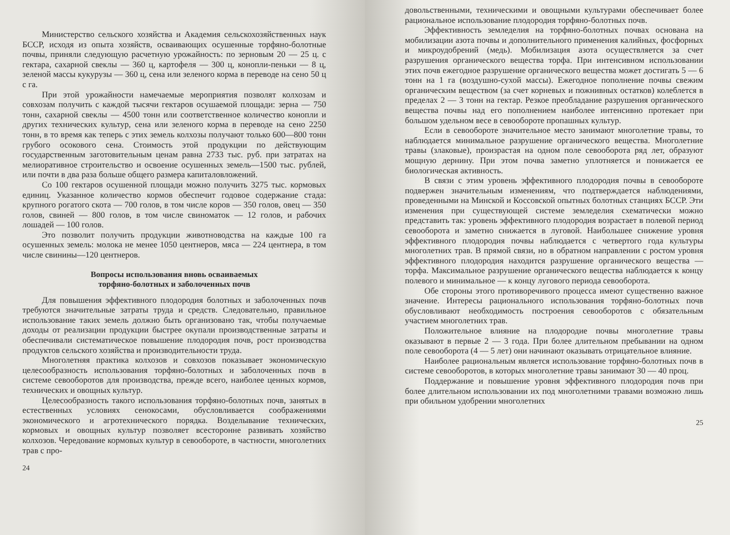Министерство сельского хозяйства и Академия сельскохозяйственных наук БССР, исходя из опыта хозяйств, осваивающих осушенные торфяно-болотные почвы, приняли следующую расчетную урожайность: по зерновым 20 — 25 ц. с гектара, сахарной свеклы — 360 ц, картофеля — 300 ц, конопли-пеньки — 8 ц, зеленой массы кукурузы — 360 ц, сена или зеленого корма в переводе на сено 50 ц с га.
При этой урожайности намечаемые мероприятия позволят колхозам и совхозам получить с каждой тысячи гектаров осушаемой площади: зерна — 750 тонн, сахарной свеклы — 4500 тонн или соответственное количество конопли и других технических культур, сена или зеленого корма в переводе на сено 2250 тонн, в то время как теперь с этих земель колхозы получают только 600—800 тонн грубого осокового сена. Стоимость этой продукции по действующим государственным заготовительным ценам равна 2733 тыс. руб. при затратах на мелиоративное строительство и освоение осушенных земель—1500 тыс. рублей, или почти в два раза больше общего размера капиталовложений.
Со 100 гектаров осушенной площади можно получить 3275 тыс. кормовых единиц. Указанное количество кормов обеспечит годовое содержание стада: крупного рогатого скота — 700 голов, в том числе коров — 350 голов, овец — 350 голов, свиней — 800 голов, в том числе свиноматок — 12 голов, и рабочих лошадей — 100 голов.
Это позволит получить продукции животноводства на каждые 100 га осушенных земель: молока не менее 1050 центнеров, мяса — 224 центнера, в том числе свинины—120 центнеров.
Вопросы использования вновь осваиваемых
торфяно-болотных и заболоченных почв
Для повышения эффективного плодородия болотных и заболоченных почв требуются значительные затраты труда и средств. Следовательно, правильное использование таких земель должно быть организовано так, чтобы получаемые доходы от реализации продукции быстрее окупали производственные затраты и обеспечивали систематическое повышение плодородия почв, рост производства продуктов сельского хозяйства и производительности труда.
Многолетняя практика колхозов и совхозов показывает экономическую целесообразность использования торфяно-болотных и заболоченных почв в системе севооборотов для производства, прежде всего, наиболее ценных кормов, технических и овощных культур.
Целесообразность такого использования торфяно-болотных почв, занятых в естественных условиях сенокосами, обусловливается соображениями экономического и агротехнического порядка. Возделывание технических, кормовых и овощных культур позволяет всесторонне развивать хозяйство колхозов. Чередование кормовых культур в севообороте, в частности, многолетних трав с про-
24
довольственными, техническими и овощными культурами обеспечивает более рациональное использование плодородия торфяно-болотных почв.
Эффективность земледелия на торфяно-болотных почвах основана на мобилизации азота почвы и дополнительного применения калийных, фосфорных и микроудобрений (медь). Мобилизация азота осуществляется за счет разрушения органического вещества торфа. При интенсивном использовании этих почв ежегодное разрушение органического вещества может достигать 5 — 6 тонн на 1 га (воздушно-сухой массы). Ежегодное пополнение почвы свежим органическим веществом (за счет корневых и пожнивных остатков) колеблется в пределах 2 — 3 тонн на гектар. Резкое преобладание разрушения органического вещества почвы над его пополнением наиболее интенсивно протекает при большом удельном весе в севообороте пропашных культур.
Если в севообороте значительное место занимают многолетние травы, то наблюдается минимальное разрушение органического вещества. Многолетние травы (злаковые), произрастая на одном поле севооборота ряд лет, образуют мощную дернину. При этом почва заметно уплотняется и понижается ее биологическая активность.
В связи с этим уровень эффективного плодородия почвы в севообороте подвержен значительным изменениям, что подтверждается наблюдениями, проведенными на Минской и Коссовской опытных болотных станциях БССР. Эти изменения при существующей системе земледелия схематически можно представить так: уровень эффективного плодородия возрастает в полевой период севооборота и заметно снижается в луговой. Наибольшее снижение уровня эффективного плодородия почвы наблюдается с четвертого года культуры многолетних трав. В прямой связи, но в обратном направлении с ростом уровня эффективного плодородия находится разрушение органического вещества — торфа. Максимальное разрушение органического вещества наблюдается к концу полевого и минимальное — к концу лугового периода севооборота.
Обе стороны этого противоречивого процесса имеют существенно важное значение. Интересы рационального использования торфяно-болотных почв обусловливают необходимость построения севооборотов с обязательным участием многолетних трав.
Положительное влияние на плодородие почвы многолетние травы оказывают в первые 2 — 3 года. При более длительном пребывании на одном поле севооборота (4 — 5 лет) они начинают оказывать отрицательное влияние.
Наиболее рациональным является использование торфяно-болотных почв в системе севооборотов, в которых многолетние травы занимают 30 — 40 проц.
Поддержание и повышение уровня эффективного плодородия почв при более длительном использовании их под многолетними травами возможно лишь при обильном удобрении многолетних
25